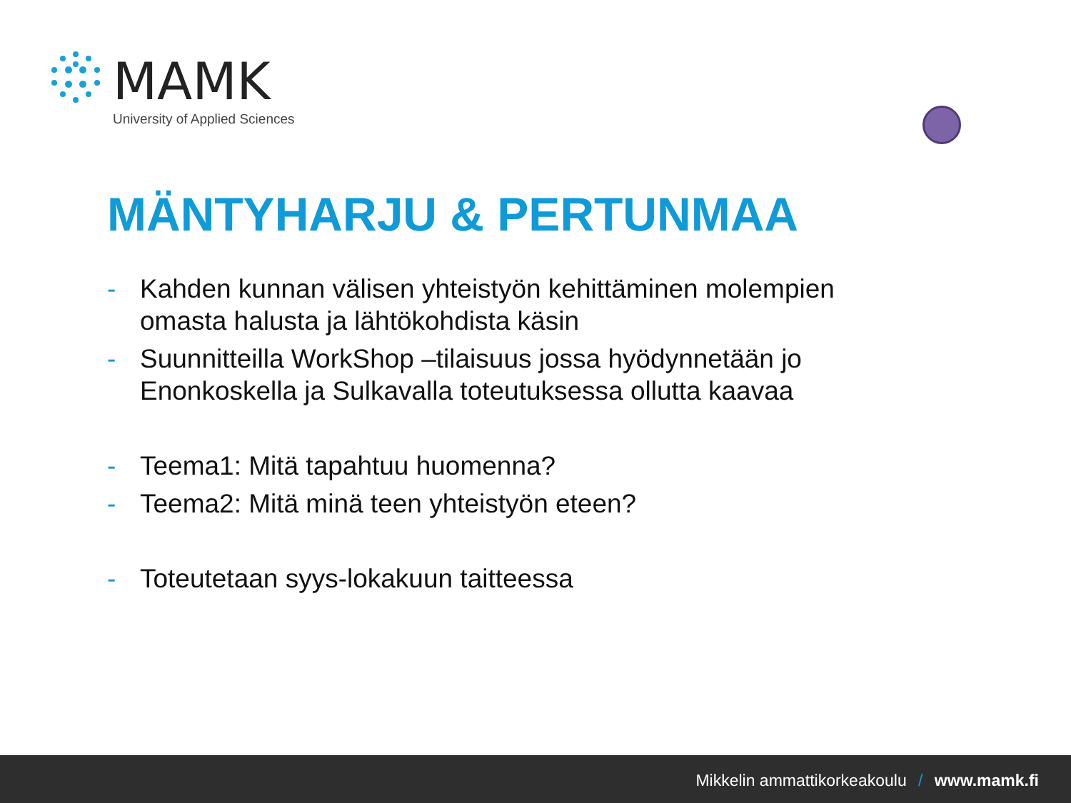MAMK
University of Applied Sciences
MÄNTYHARJU & PERTUNMAA
- Kahden kunnan välisen yhteistyön kehittäminen molempien omasta halusta ja lähtökohdista käsin
- Suunnitteilla WorkShop –tilaisuus jossa hyödynnetään jo Enonkoskella ja Sulkavalla toteutuksessa ollutta kaavaa
- Teema1: Mitä tapahtuu huomenna?
- Teema2: Mitä minä teen yhteistyön eteen?
- Toteutetaan syys-lokakuun taitteessa
Mikkelin ammattikorkeakoulu / www.mamk.fi